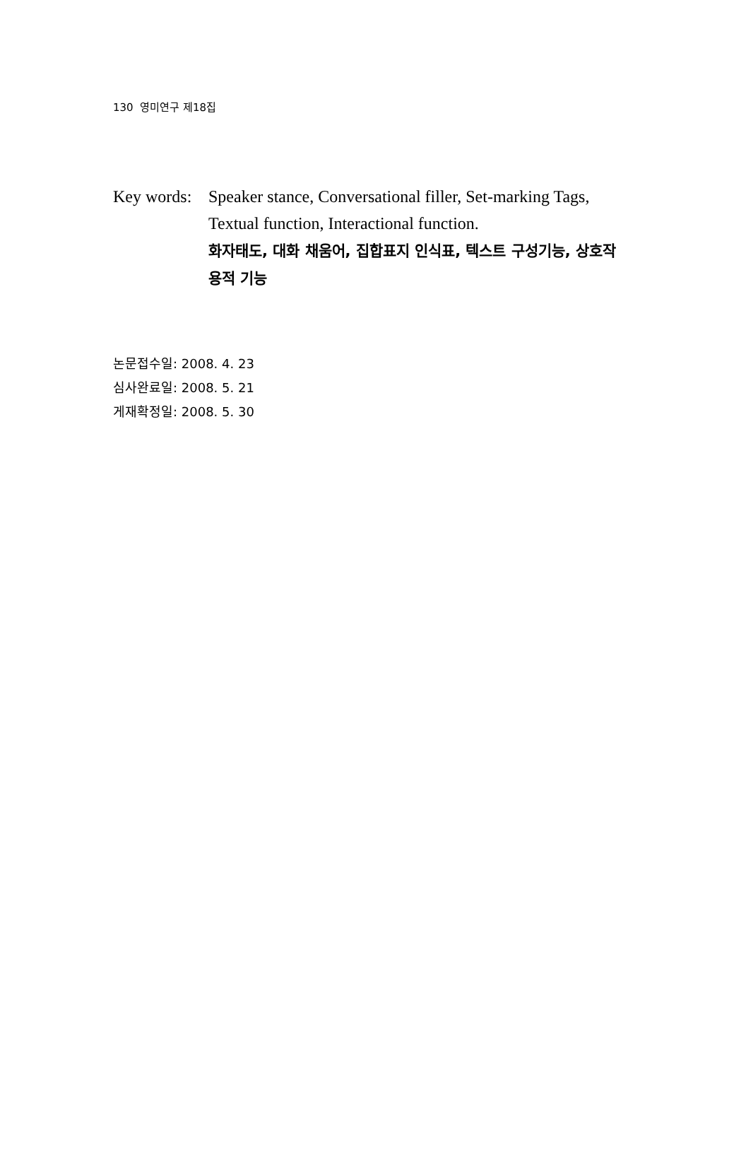130 영미연구 제18집
Key words:
Speaker stance, Conversational filler, Set-marking Tags, Textual function, Interactional function.
화자태도, 대화 채움어, 집합표지 인식표, 텍스트 구성기능, 상호작용적 기능
논문접수일: 2008. 4. 23
심사완료일: 2008. 5. 21
게재확정일: 2008. 5. 30